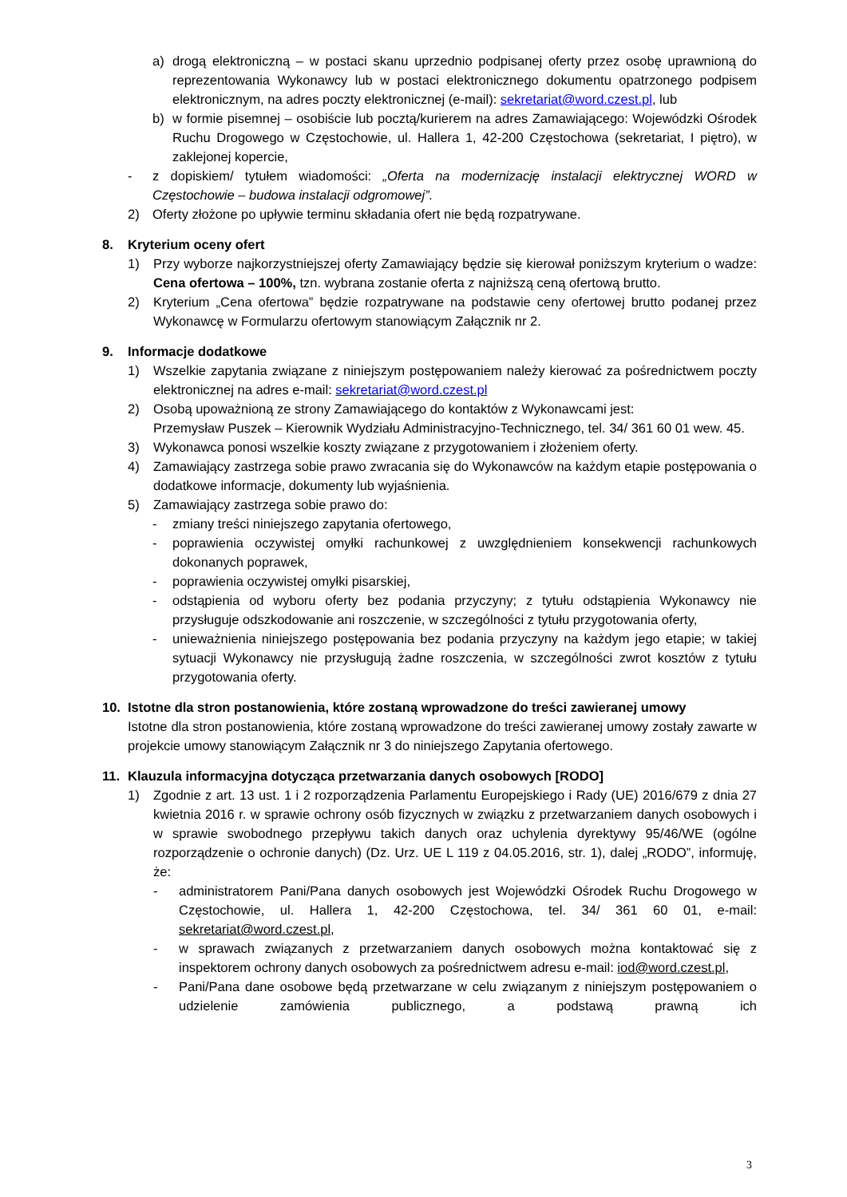a) drogą elektroniczną – w postaci skanu uprzednio podpisanej oferty przez osobę uprawnioną do reprezentowania Wykonawcy lub w postaci elektronicznego dokumentu opatrzonego podpisem elektronicznym, na adres poczty elektronicznej (e-mail): sekretariat@word.czest.pl, lub
b) w formie pisemnej – osobiście lub pocztą/kurierem na adres Zamawiającego: Wojewódzki Ośrodek Ruchu Drogowego w Częstochowie, ul. Hallera 1, 42-200 Częstochowa (sekretariat, I piętro), w zaklejonej kopercie,
- z dopiskiem/ tytułem wiadomości: „Oferta na modernizację instalacji elektrycznej WORD w Częstochowie – budowa instalacji odgromowej”.
2) Oferty złożone po upływie terminu składania ofert nie będą rozpatrywane.
8. Kryterium oceny ofert
1) Przy wyborze najkorzystniejszej oferty Zamawiający będzie się kierował poniższym kryterium o wadze: Cena ofertowa – 100%, tzn. wybrana zostanie oferta z najniższą ceną ofertową brutto.
2) Kryterium „Cena ofertowa” będzie rozpatrywane na podstawie ceny ofertowej brutto podanej przez Wykonawcę w Formularzu ofertowym stanowiącym Załącznik nr 2.
9. Informacje dodatkowe
1) Wszelkie zapytania związane z niniejszym postępowaniem należy kierować za pośrednictwem poczty elektronicznej na adres e-mail: sekretariat@word.czest.pl
2) Osobą upoważnioną ze strony Zamawiającego do kontaktów z Wykonawcami jest:
Przemysław Puszek – Kierownik Wydziału Administracyjno-Technicznego, tel. 34/ 361 60 01 wew. 45.
3) Wykonawca ponosi wszelkie koszty związane z przygotowaniem i złożeniem oferty.
4) Zamawiający zastrzega sobie prawo zwracania się do Wykonawców na każdym etapie postępowania o dodatkowe informacje, dokumenty lub wyjaśnienia.
5) Zamawiający zastrzega sobie prawo do:
- zmiany treści niniejszego zapytania ofertowego,
- poprawienia oczywistej omyłki rachunkowej z uwzględnieniem konsekwencji rachunkowych dokonanych poprawek,
- poprawienia oczywistej omyłki pisarskiej,
- odstąpienia od wyboru oferty bez podania przyczyny; z tytułu odstąpienia Wykonawcy nie przysługuje odszkodowanie ani roszczenie, w szczególności z tytułu przygotowania oferty,
- unieważnienia niniejszego postępowania bez podania przyczyny na każdym jego etapie; w takiej sytuacji Wykonawcy nie przysługują żadne roszczenia, w szczególności zwrot kosztów z tytułu przygotowania oferty.
10. Istotne dla stron postanowienia, które zostaną wprowadzone do treści zawieranej umowy
Istotne dla stron postanowienia, które zostaną wprowadzone do treści zawieranej umowy zostały zawarte w projekcie umowy stanowiącym Załącznik nr 3 do niniejszego Zapytania ofertowego.
11. Klauzula informacyjna dotycząca przetwarzania danych osobowych [RODO]
1) Zgodnie z art. 13 ust. 1 i 2 rozporządzenia Parlamentu Europejskiego i Rady (UE) 2016/679 z dnia 27 kwietnia 2016 r. w sprawie ochrony osób fizycznych w związku z przetwarzaniem danych osobowych i w sprawie swobodnego przepływu takich danych oraz uchylenia dyrektywy 95/46/WE (ogólne rozporządzenie o ochronie danych) (Dz. Urz. UE L 119 z 04.05.2016, str. 1), dalej „RODO”, informuję, że:
- administratorem Pani/Pana danych osobowych jest Wojewódzki Ośrodek Ruchu Drogowego w Częstochowie, ul. Hallera 1, 42-200 Częstochowa, tel. 34/ 361 60 01, e-mail: sekretariat@word.czest.pl,
- w sprawach związanych z przetwarzaniem danych osobowych można kontaktować się z inspektorem ochrony danych osobowych za pośrednictwem adresu e-mail: iod@word.czest.pl,
- Pani/Pana dane osobowe będą przetwarzane w celu związanym z niniejszym postępowaniem o udzielenie zamówienia publicznego, a podstawą prawną ich
3